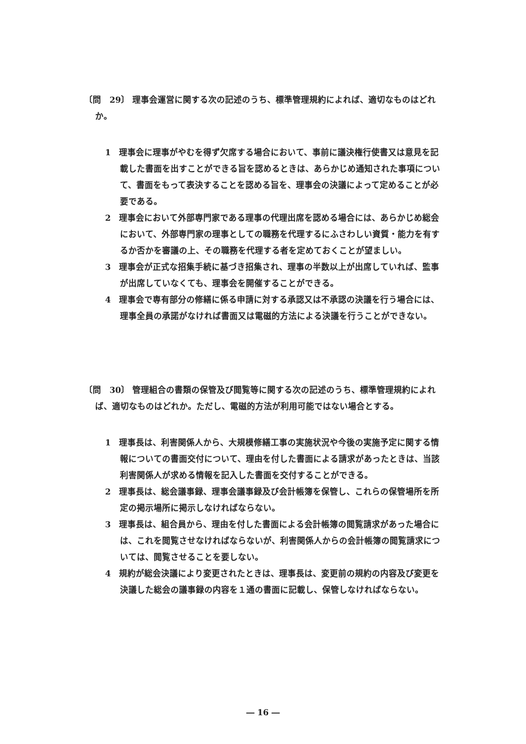〔問　29〕 理事会運営に関する次の記述のうち、標準管理規約によれば、適切なものはどれか。
1　理事会に理事がやむを得ず欠席する場合において、事前に議決権行使書又は意見を記載した書面を出すことができる旨を認めるときは、あらかじめ通知された事項について、書面をもって表決することを認める旨を、理事会の決議によって定めることが必要である。
2　理事会において外部専門家である理事の代理出席を認める場合には、あらかじめ総会において、外部専門家の理事としての職務を代理するにふさわしい資質・能力を有するか否かを審議の上、その職務を代理する者を定めておくことが望ましい。
3　理事会が正式な招集手続に基づき招集され、理事の半数以上が出席していれば、監事が出席していなくても、理事会を開催することができる。
4　理事会で専有部分の修繕に係る申請に対する承認又は不承認の決議を行う場合には、理事全員の承諾がなければ書面又は電磁的方法による決議を行うことができない。
〔問　30〕 管理組合の書類の保管及び閲覧等に関する次の記述のうち、標準管理規約によれば、適切なものはどれか。ただし、電磁的方法が利用可能ではない場合とする。
1　理事長は、利害関係人から、大規模修繕工事の実施状況や今後の実施予定に関する情報についての書面交付について、理由を付した書面による請求があったときは、当該利害関係人が求める情報を記入した書面を交付することができる。
2　理事長は、総会議事録、理事会議事録及び会計帳簿を保管し、これらの保管場所を所定の掲示場所に掲示しなければならない。
3　理事長は、組合員から、理由を付した書面による会計帳簿の閲覧請求があった場合には、これを閲覧させなければならないが、利害関係人からの会計帳簿の閲覧請求については、閲覧させることを要しない。
4　規約が総会決議により変更されたときは、理事長は、変更前の規約の内容及び変更を決議した総会の議事録の内容を１通の書面に記載し、保管しなければならない。
― 16 ―